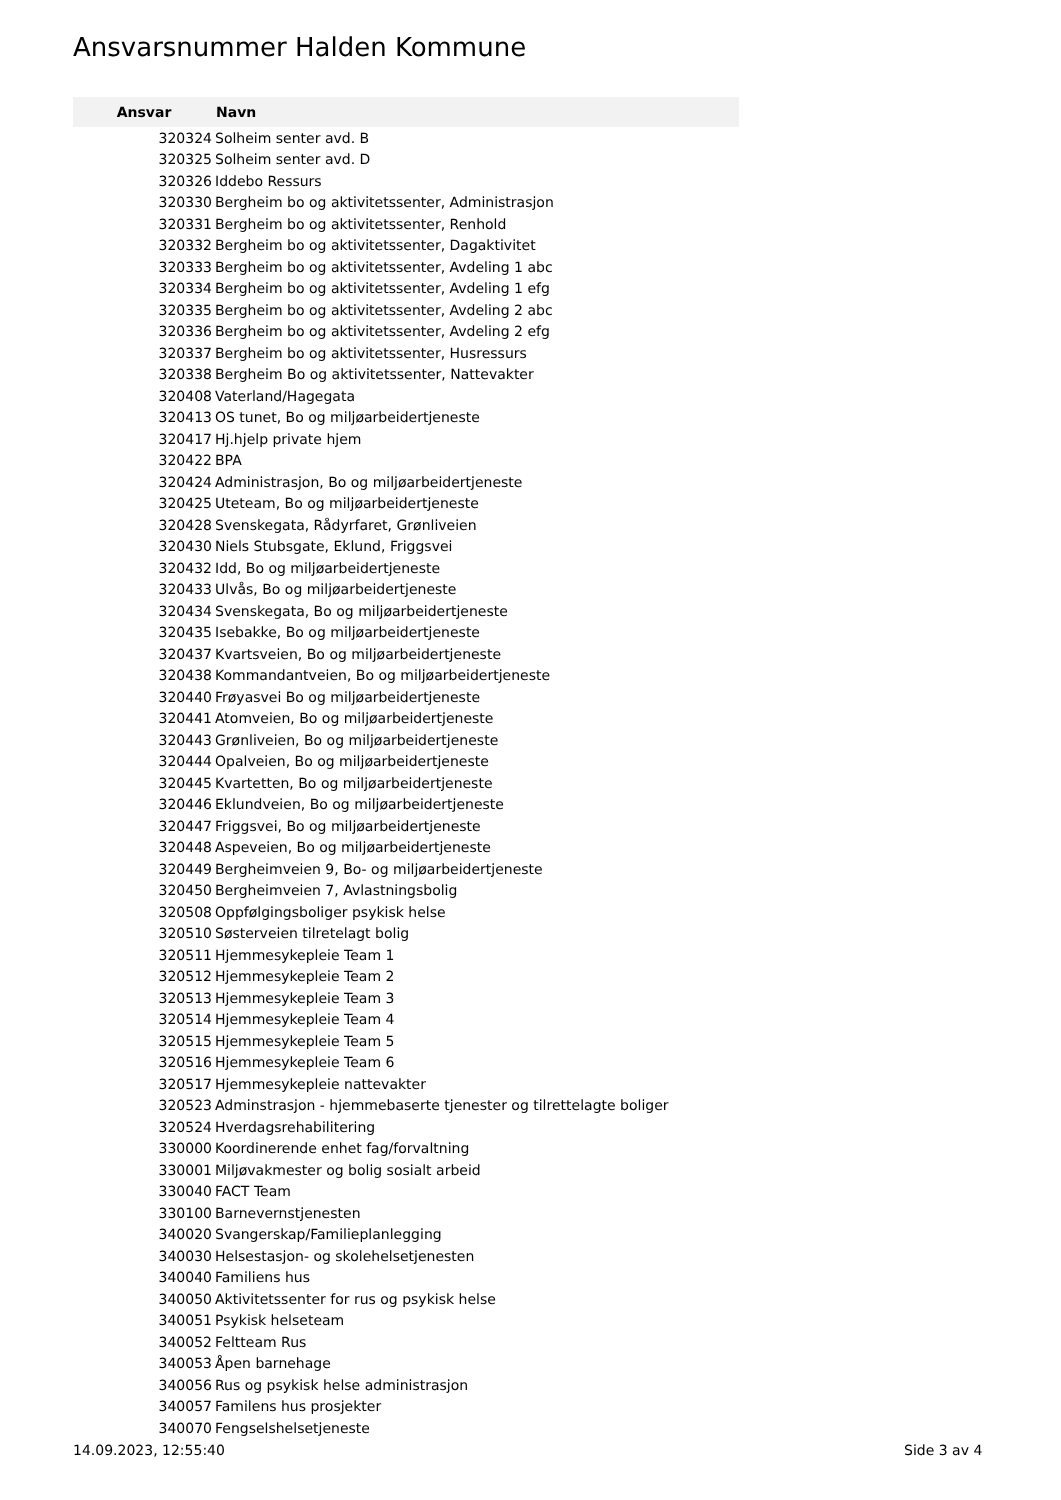Ansvarsnummer Halden Kommune
| Ansvar | Navn |
| --- | --- |
| 320324 | Solheim senter avd. B |
| 320325 | Solheim senter avd. D |
| 320326 | Iddebo Ressurs |
| 320330 | Bergheim bo og aktivitetssenter, Administrasjon |
| 320331 | Bergheim bo og aktivitetssenter, Renhold |
| 320332 | Bergheim bo og aktivitetssenter, Dagaktivitet |
| 320333 | Bergheim bo og aktivitetssenter, Avdeling 1 abc |
| 320334 | Bergheim bo og aktivitetssenter, Avdeling 1 efg |
| 320335 | Bergheim bo og aktivitetssenter, Avdeling 2 abc |
| 320336 | Bergheim bo og aktivitetssenter, Avdeling 2 efg |
| 320337 | Bergheim bo og aktivitetssenter, Husressurs |
| 320338 | Bergheim Bo og aktivitetssenter, Nattevakter |
| 320408 | Vaterland/Hagegata |
| 320413 | OS tunet, Bo og miljøarbeidertjeneste |
| 320417 | Hj.hjelp private hjem |
| 320422 | BPA |
| 320424 | Administrasjon, Bo og miljøarbeidertjeneste |
| 320425 | Uteteam, Bo og miljøarbeidertjeneste |
| 320428 | Svenskegata, Rådyrfaret, Grønliveien |
| 320430 | Niels Stubsgate, Eklund, Friggsvei |
| 320432 | Idd, Bo og miljøarbeidertjeneste |
| 320433 | Ulvås, Bo og miljøarbeidertjeneste |
| 320434 | Svenskegata, Bo og miljøarbeidertjeneste |
| 320435 | Isebakke, Bo og miljøarbeidertjeneste |
| 320437 | Kvartsveien, Bo og miljøarbeidertjeneste |
| 320438 | Kommandantveien, Bo og miljøarbeidertjeneste |
| 320440 | Frøyasvei Bo og miljøarbeidertjeneste |
| 320441 | Atomveien, Bo og miljøarbeidertjeneste |
| 320443 | Grønliveien, Bo og miljøarbeidertjeneste |
| 320444 | Opalveien, Bo og miljøarbeidertjeneste |
| 320445 | Kvartetten, Bo og miljøarbeidertjeneste |
| 320446 | Eklundveien, Bo og miljøarbeidertjeneste |
| 320447 | Friggsvei, Bo og miljøarbeidertjeneste |
| 320448 | Aspeveien, Bo og miljøarbeidertjeneste |
| 320449 | Bergheimveien 9, Bo- og miljøarbeidertjeneste |
| 320450 | Bergheimveien 7, Avlastningsbolig |
| 320508 | Oppfølgingsboliger psykisk helse |
| 320510 | Søsterveien tilretelagt bolig |
| 320511 | Hjemmesykepleie Team 1 |
| 320512 | Hjemmesykepleie Team 2 |
| 320513 | Hjemmesykepleie Team 3 |
| 320514 | Hjemmesykepleie Team 4 |
| 320515 | Hjemmesykepleie Team 5 |
| 320516 | Hjemmesykepleie Team 6 |
| 320517 | Hjemmesykepleie nattevakter |
| 320523 | Adminstrasjon - hjemmebaserte tjenester og tilrettelagte boliger |
| 320524 | Hverdagsrehabilitering |
| 330000 | Koordinerende enhet fag/forvaltning |
| 330001 | Miljøvakmester og bolig sosialt arbeid |
| 330040 | FACT Team |
| 330100 | Barnevernstjenesten |
| 340020 | Svangerskap/Familieplanlegging |
| 340030 | Helsestasjon- og skolehelsetjenesten |
| 340040 | Familiens hus |
| 340050 | Aktivitetssenter for rus og psykisk helse |
| 340051 | Psykisk helseteam |
| 340052 | Feltteam Rus |
| 340053 | Åpen barnehage |
| 340056 | Rus og psykisk helse administrasjon |
| 340057 | Familens hus prosjekter |
| 340070 | Fengselshelsetjeneste |
14.09.2023, 12:55:40 Side 3 av 4